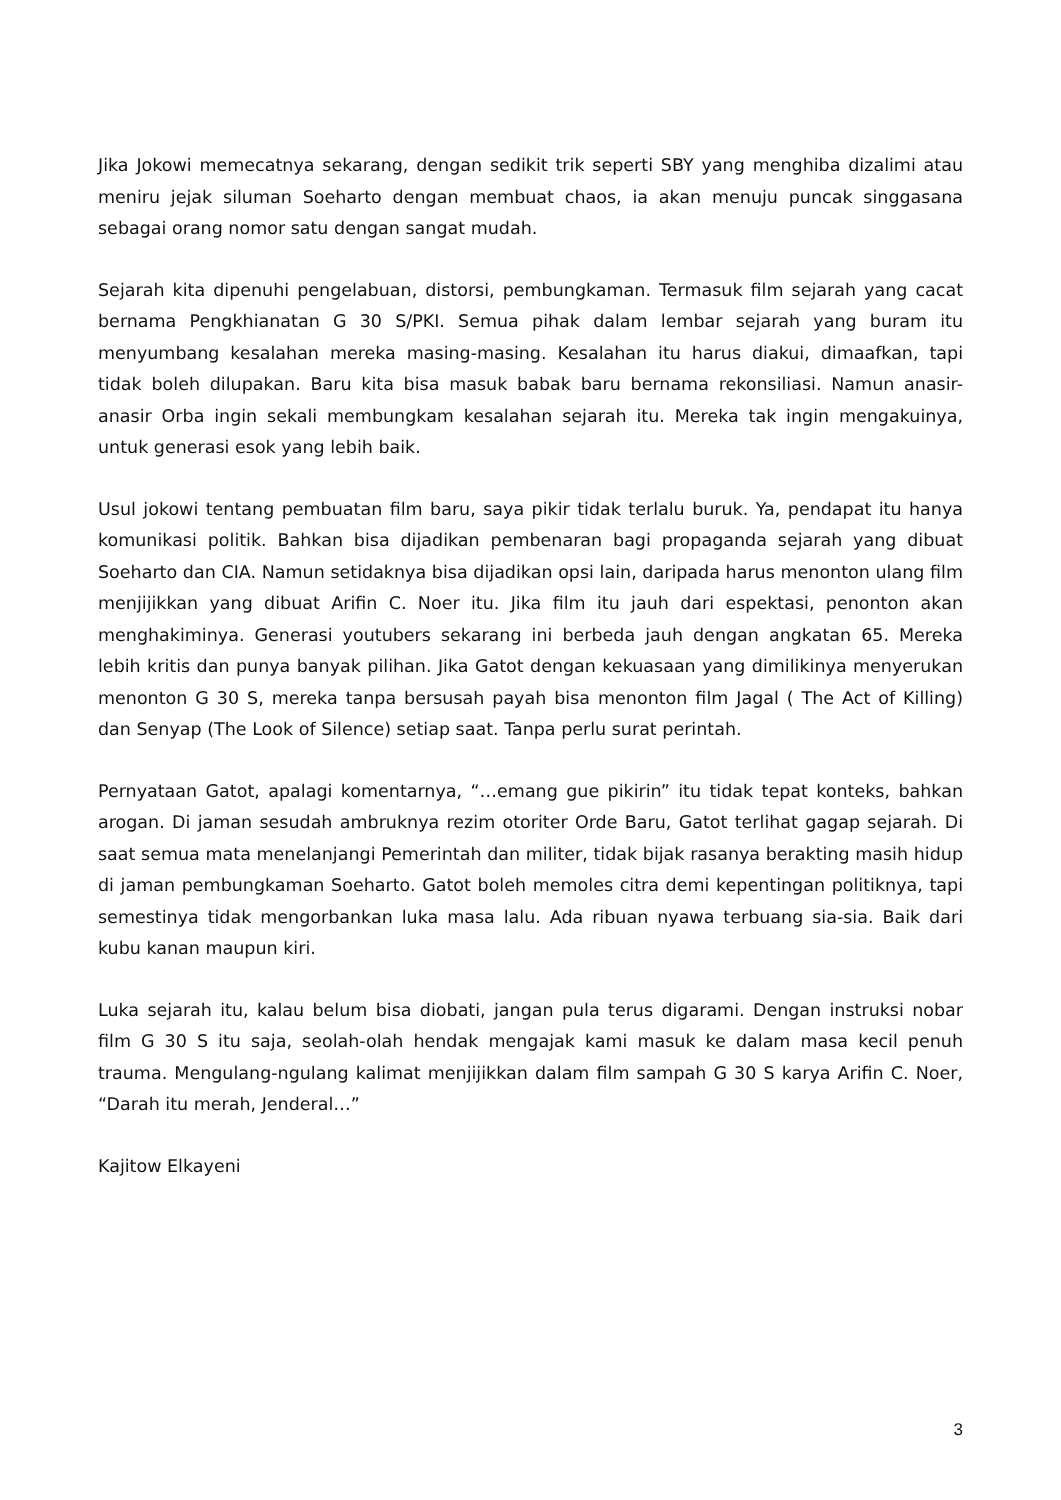Jika Jokowi memecatnya sekarang, dengan sedikit trik seperti SBY yang menghiba dizalimi atau meniru jejak siluman Soeharto dengan membuat chaos, ia akan menuju puncak singgasana sebagai orang nomor satu dengan sangat mudah.
Sejarah kita dipenuhi pengelabuan, distorsi, pembungkaman. Termasuk film sejarah yang cacat bernama Pengkhianatan G 30 S/PKI. Semua pihak dalam lembar sejarah yang buram itu menyumbang kesalahan mereka masing-masing. Kesalahan itu harus diakui, dimaafkan, tapi tidak boleh dilupakan. Baru kita bisa masuk babak baru bernama rekonsiliasi. Namun anasir-anasir Orba ingin sekali membungkam kesalahan sejarah itu. Mereka tak ingin mengakuinya, untuk generasi esok yang lebih baik.
Usul jokowi tentang pembuatan film baru, saya pikir tidak terlalu buruk. Ya, pendapat itu hanya komunikasi politik. Bahkan bisa dijadikan pembenaran bagi propaganda sejarah yang dibuat Soeharto dan CIA. Namun setidaknya bisa dijadikan opsi lain, daripada harus menonton ulang film menjijikkan yang dibuat Arifin C. Noer itu. Jika film itu jauh dari espektasi, penonton akan menghakiminya. Generasi youtubers sekarang ini berbeda jauh dengan angkatan 65. Mereka lebih kritis dan punya banyak pilihan. Jika Gatot dengan kekuasaan yang dimilikinya menyerukan menonton G 30 S, mereka tanpa bersusah payah bisa menonton film Jagal ( The Act of Killing) dan Senyap (The Look of Silence) setiap saat. Tanpa perlu surat perintah.
Pernyataan Gatot, apalagi komentarnya, “…emang gue pikirin” itu tidak tepat konteks, bahkan arogan. Di jaman sesudah ambruknya rezim otoriter Orde Baru, Gatot terlihat gagap sejarah. Di saat semua mata menelanjangi Pemerintah dan militer, tidak bijak rasanya berakting masih hidup di jaman pembungkaman Soeharto. Gatot boleh memoles citra demi kepentingan politiknya, tapi semestinya tidak mengorbankan luka masa lalu. Ada ribuan nyawa terbuang sia-sia. Baik dari kubu kanan maupun kiri.
Luka sejarah itu, kalau belum bisa diobati, jangan pula terus digarami. Dengan instruksi nobar film G 30 S itu saja, seolah-olah hendak mengajak kami masuk ke dalam masa kecil penuh trauma. Mengulang-ngulang kalimat menjijikkan dalam film sampah G 30 S karya Arifin C. Noer, “Darah itu merah, Jenderal…”
Kajitow Elkayeni
3